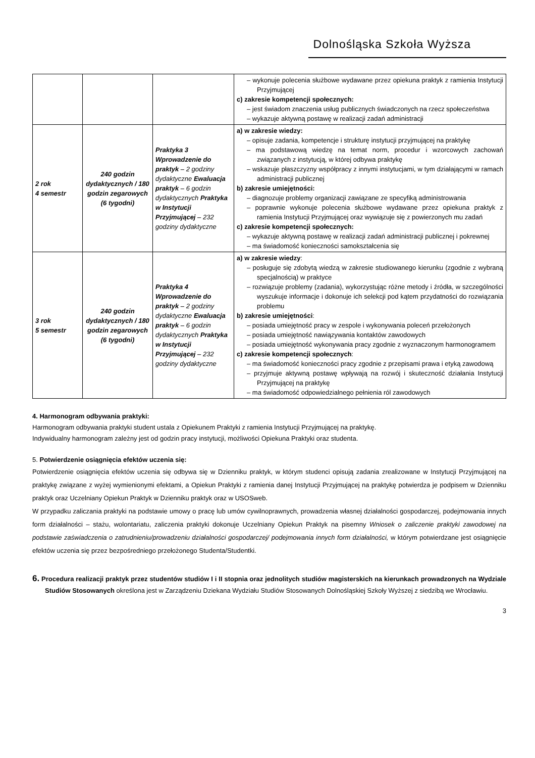Dolnośląska Szkoła Wyższa
| | | | – wykonuje polecenia służbowe wydawane przez opiekuna praktyk z ramienia Instytucji Przyjmującej c) zakresie kompetencji społecznych: – jest świadom znaczenia usług publicznych świadczonych na rzecz społeczeństwa – wykazuje aktywną postawę w realizacji zadań administracji |
| 2 rok 4 semestr | 240 godzin dydaktycznych / 180 godzin zegarowych (6 tygodni) | Praktyka 3 Wprowadzenie do praktyk – 2 godziny dydaktyczne Ewaluacja praktyk – 6 godzin dydaktycznych Praktyka w Instytucji Przyjmującej – 232 godziny dydaktyczne | a) w zakresie wiedzy: – opisuje zadania, kompetencje i strukturę instytucji przyjmującej na praktykę – ma podstawową wiedzę na temat norm, procedur i wzorcowych zachowań związanych z instytucją, w której odbywa praktykę – wskazuje płaszczyzny współpracy z innymi instytucjami, w tym działającymi w ramach administracji publicznej b) zakresie umiejętności: – diagnozuje problemy organizacji zawiązane ze specyfiką administrowania – poprawnie wykonuje polecenia służbowe wydawane przez opiekuna praktyk z ramienia Instytucji Przyjmującej oraz wywiązuje się z powierzonych mu zadań c) zakresie kompetencji społecznych: – wykazuje aktywną postawę w realizacji zadań administracji publicznej i pokrewnej – ma świadomość konieczności samokształcenia się |
| 3 rok 5 semestr | 240 godzin dydaktycznych / 180 godzin zegarowych (6 tygodni) | Praktyka 4 Wprowadzenie do praktyk – 2 godziny dydaktyczne Ewaluacja praktyk – 6 godzin dydaktycznych Praktyka w Instytucji Przyjmującej – 232 godziny dydaktyczne | a) w zakresie wiedzy : – posługuje się zdobytą wiedzą w zakresie studiowanego kierunku (zgodnie z wybraną specjalnością) w praktyce – rozwiązuje problemy (zadania), wykorzystując różne metody i źródła, w szczególności wyszukuje informacje i dokonuje ich selekcji pod kątem przydatności do rozwiązania problemu b) zakresie umiejętności : – posiada umiejętność pracy w zespole i wykonywania poleceń przełożonych – posiada umiejętność nawiązywania kontaktów zawodowych – posiada umiejętność wykonywania pracy zgodnie z wyznaczonym harmonogramem c) zakresie kompetencji społecznych : – ma świadomość konieczności pracy zgodnie z przepisami prawa i etyką zawodową – przyjmuje aktywną postawę wpływają na rozwój i skuteczność działania Instytucji Przyjmującej na praktykę – ma świadomość odpowiedzialnego pełnienia ról zawodowych |
4. Harmonogram odbywania praktyki:
Harmonogram odbywania praktyki student ustala z Opiekunem Praktyki z ramienia Instytucji Przyjmującej na praktykę.
Indywidualny harmonogram zależny jest od godzin pracy instytucji, możliwości Opiekuna Praktyki oraz studenta.
5. Potwierdzenie osiągnięcia efektów uczenia się:
Potwierdzenie osiągnięcia efektów uczenia się odbywa się w Dzienniku praktyk, w którym studenci opisują zadania zrealizowane w Instytucji Przyjmującej na praktykę związane z wyżej wymienionymi efektami, a Opiekun Praktyki z ramienia danej Instytucji Przyjmującej na praktykę potwierdza je podpisem w Dzienniku praktyk oraz Uczelniany Opiekun Praktyk w Dzienniku praktyk oraz w USOSweb.
W przypadku zaliczania praktyki na podstawie umowy o pracę lub umów cywilnoprawnych, prowadzenia własnej działalności gospodarczej, podejmowania innych form działalności – stażu, wolontariatu, zaliczenia praktyki dokonuje Uczelniany Opiekun Praktyk na pisemny Wniosek o zaliczenie praktyki zawodowej na podstawie zaświadczenia o zatrudnieniu/prowadzeniu działalności gospodarczej/ podejmowania innych form działalności, w którym potwierdzane jest osiągnięcie efektów uczenia się przez bezpośredniego przełożonego Studenta/Studentki.
6. Procedura realizacji praktyk przez studentów studiów I i II stopnia oraz jednolitych studiów magisterskich na kierunkach prowadzonych na Wydziale Studiów Stosowanych określona jest w Zarządzeniu Dziekana Wydziału Studiów Stosowanych Dolnośląskiej Szkoły Wyższej z siedzibą we Wrocławiu.
3